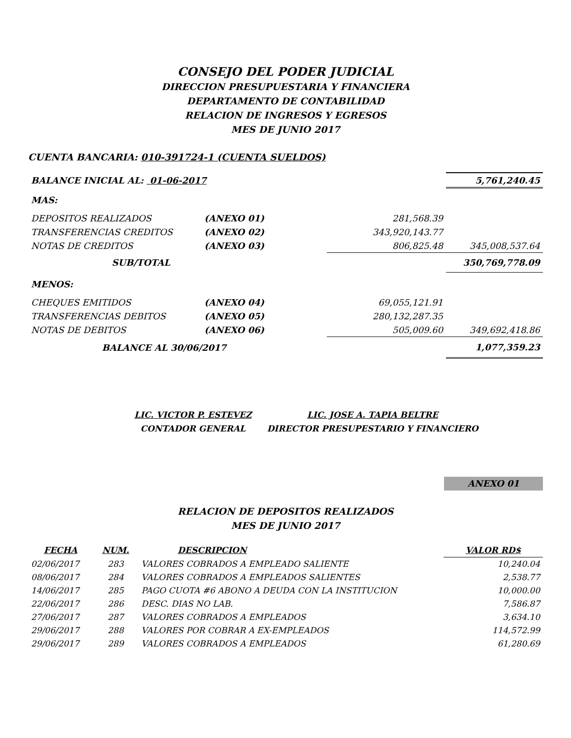CONSEJO DEL PODER JUDICIAL
DIRECCION PRESUPUESTARIA Y FINANCIERA
DEPARTAMENTO DE CONTABILIDAD
RELACION DE INGRESOS Y EGRESOS
MES DE JUNIO 2017
CUENTA BANCARIA: 010-391724-1 (CUENTA SUELDOS)
| BALANCE INICIAL AL: 01-06-2017 | | | 5,761,240.45 |
| MAS: | | | |
| DEPOSITOS REALIZADOS | (ANEXO 01) | 281,568.39 | |
| TRANSFERENCIAS CREDITOS | (ANEXO 02) | 343,920,143.77 | |
| NOTAS DE CREDITOS | (ANEXO 03) | 806,825.48 | 345,008,537.64 |
| SUB/TOTAL | | | 350,769,778.09 |
| MENOS: | | | |
| CHEQUES EMITIDOS | (ANEXO 04) | 69,055,121.91 | |
| TRANSFERENCIAS DEBITOS | (ANEXO 05) | 280,132,287.35 | |
| NOTAS DE DEBITOS | (ANEXO 06) | 505,009.60 | 349,692,418.86 |
| BALANCE AL 30/06/2017 | | | 1,077,359.23 |
LIC. VICTOR P. ESTEVEZ
CONTADOR GENERAL
LIC. JOSE A. TAPIA BELTRE
DIRECTOR PRESUPESTARIO Y FINANCIERO
ANEXO 01
RELACION DE DEPOSITOS REALIZADOS
MES DE JUNIO 2017
| FECHA | NUM. | DESCRIPCION | VALOR RD$ |
| --- | --- | --- | --- |
| 02/06/2017 | 283 | VALORES COBRADOS A EMPLEADO SALIENTE | 10,240.04 |
| 08/06/2017 | 284 | VALORES COBRADOS A EMPLEADOS SALIENTES | 2,538.77 |
| 14/06/2017 | 285 | PAGO CUOTA #6 ABONO A DEUDA CON LA INSTITUCION | 10,000.00 |
| 22/06/2017 | 286 | DESC. DIAS NO LAB. | 7,586.87 |
| 27/06/2017 | 287 | VALORES COBRADOS A EMPLEADOS | 3,634.10 |
| 29/06/2017 | 288 | VALORES POR COBRAR A EX-EMPLEADOS | 114,572.99 |
| 29/06/2017 | 289 | VALORES COBRADOS A EMPLEADOS | 61,280.69 |